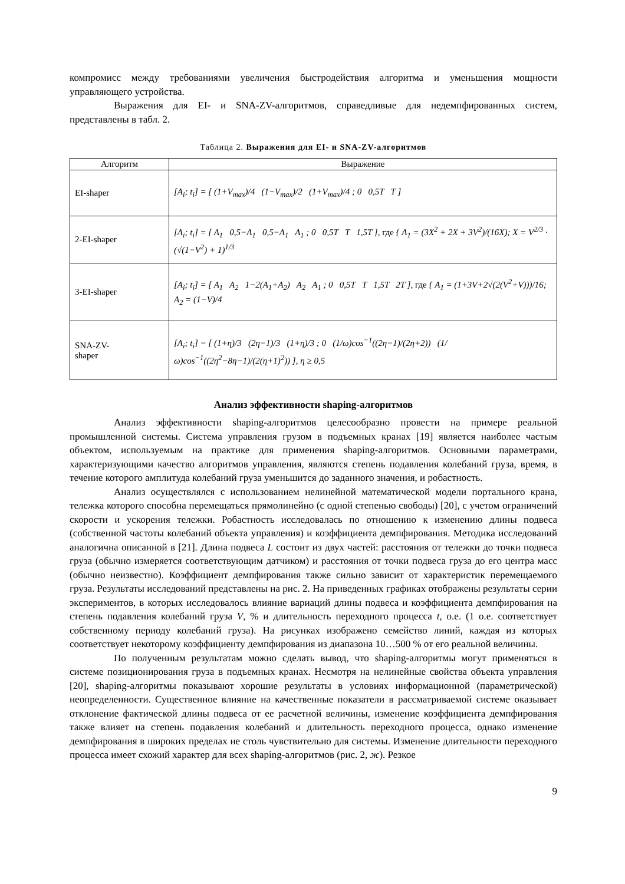компромисс между требованиями увеличения быстродействия алгоритма и уменьшения мощности управляющего устройства.
Выражения для EI- и SNA-ZV-алгоритмов, справедливые для недемпфированных систем, представлены в табл. 2.
Таблица 2. Выражения для EI- и SNA-ZV-алгоритмов
| Алгоритм | Выражение |
| --- | --- |
| EI-shaper | [A<sub>i</sub>; t<sub>i</sub>] = [ (1+V<sub>max</sub>)/4 (1−V<sub>max</sub>)/2 (1+V<sub>max</sub>)/4 ; 0 0,5T T ] |
| 2-EI-shaper | [A<sub>i</sub>; t<sub>i</sub>] = [ A<sub>1</sub> 0,5−A<sub>1</sub> 0,5−A<sub>1</sub> A<sub>1</sub> ; 0 0,5T T 1,5T ], где { A<sub>1</sub> = (3X<sup>2</sup> + 2X + 3V<sup>2</sup>)/(16X); X = V<sup>2/3</sup> · (√(1−V<sup>2</sup>) + 1)<sup>1/3</sup> |
| 3-EI-shaper | [A<sub>i</sub>; t<sub>i</sub>] = [ A<sub>1</sub> A<sub>2</sub> 1−2(A<sub>1</sub>+A<sub>2</sub>) A<sub>2</sub> A<sub>1</sub> ; 0 0,5T T 1,5T 2T ], где { A<sub>1</sub> = (1+3V+2√(2(V<sup>2</sup>+V)))/16; A<sub>2</sub> = (1−V)/4 |
| SNA-ZV- shaper | [A<sub>i</sub>; t<sub>i</sub>] = [ (1+η)/3 (2η−1)/3 (1+η)/3 ; 0 (1/ω)cos<sup>−1</sup>((2η−1)/(2η+2)) (1/ω)cos<sup>−1</sup>((2η<sup>2</sup>−8η−1)/(2(η+1)<sup>2</sup>)) ], η ≥ 0,5 |
Анализ эффективности shaping-алгоритмов
Анализ эффективности shaping-алгоритмов целесообразно провести на примере реальной промышленной системы. Система управления грузом в подъемных кранах [19] является наиболее частым объектом, используемым на практике для применения shaping-алгоритмов. Основными параметрами, характеризующими качество алгоритмов управления, являются степень подавления колебаний груза, время, в течение которого амплитуда колебаний груза уменьшится до заданного значения, и робастность.
Анализ осуществлялся с использованием нелинейной математической модели портального крана, тележка которого способна перемещаться прямолинейно (с одной степенью свободы) [20], с учетом ограничений скорости и ускорения тележки. Робастность исследовалась по отношению к изменению длины подвеса (собственной частоты колебаний объекта управления) и коэффициента демпфирования. Методика исследований аналогична описанной в [21]. Длина подвеса L состоит из двух частей: расстояния от тележки до точки подвеса груза (обычно измеряется соответствующим датчиком) и расстояния от точки подвеса груза до его центра масс (обычно неизвестно). Коэффициент демпфирования также сильно зависит от характеристик перемещаемого груза. Результаты исследований представлены на рис. 2. На приведенных графиках отображены результаты серии экспериментов, в которых исследовалось влияние вариаций длины подвеса и коэффициента демпфирования на степень подавления колебаний груза V, % и длительность переходного процесса t, о.е. (1 о.е. соответствует собственному периоду колебаний груза). На рисунках изображено семейство линий, каждая из которых соответствует некоторому коэффициенту демпфирования из диапазона 10…500 % от его реальной величины.
По полученным результатам можно сделать вывод, что shaping-алгоритмы могут применяться в системе позиционирования груза в подъемных кранах. Несмотря на нелинейные свойства объекта управления [20], shaping-алгоритмы показывают хорошие результаты в условиях информационной (параметрической) неопределенности. Существенное влияние на качественные показатели в рассматриваемой системе оказывает отклонение фактической длины подвеса от ее расчетной величины, изменение коэффициента демпфирования также влияет на степень подавления колебаний и длительность переходного процесса, однако изменение демпфирования в широких пределах не столь чувствительно для системы. Изменение длительности переходного процесса имеет схожий характер для всех shaping-алгоритмов (рис. 2, ж). Резкое
9